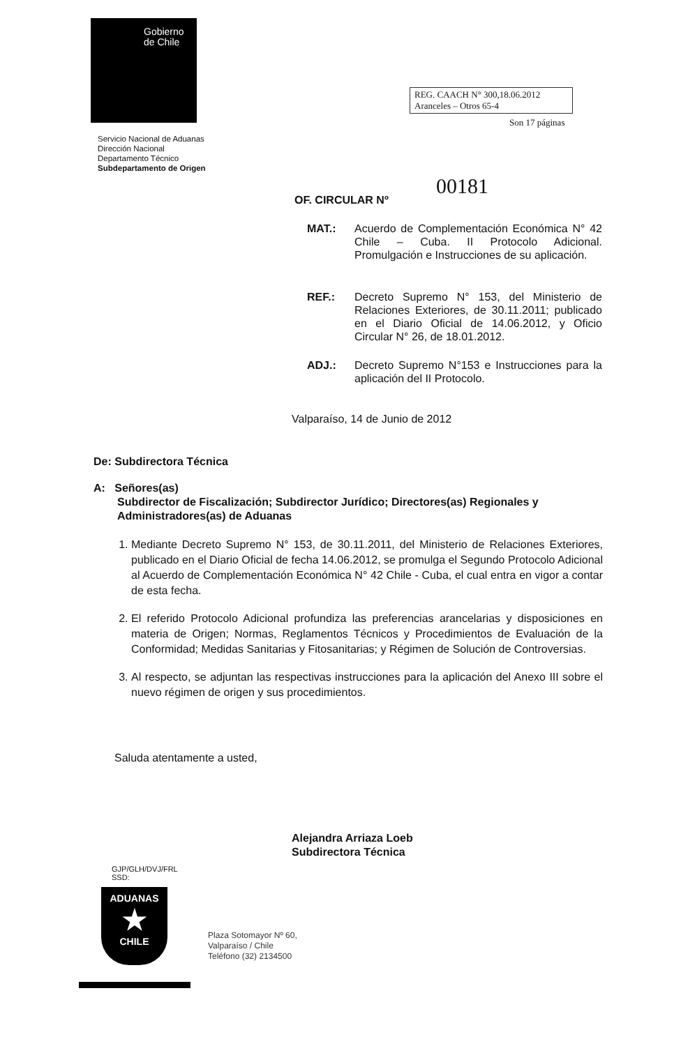Gobierno
de Chile
REG. CAACH N° 300,18.06.2012
Aranceles – Otros 65-4
Son 17 páginas
Servicio Nacional de Aduanas
Dirección Nacional
Departamento Técnico
Subdepartamento de Origen
00181
OF. CIRCULAR Nº
MAT.: Acuerdo de Complementación Económica N° 42 Chile – Cuba. II Protocolo Adicional. Promulgación e Instrucciones de su aplicación.
REF.: Decreto Supremo N° 153, del Ministerio de Relaciones Exteriores, de 30.11.2011; publicado en el Diario Oficial de 14.06.2012, y Oficio Circular N° 26, de 18.01.2012.
ADJ.: Decreto Supremo N°153 e Instrucciones para la aplicación del II Protocolo.
Valparaíso, 14 de Junio de 2012
De: Subdirectora Técnica
A: Señores(as)
Subdirector de Fiscalización; Subdirector Jurídico; Directores(as) Regionales y Administradores(as) de Aduanas
1. Mediante Decreto Supremo N° 153, de 30.11.2011, del Ministerio de Relaciones Exteriores, publicado en el Diario Oficial de fecha 14.06.2012, se promulga el Segundo Protocolo Adicional al Acuerdo de Complementación Económica N° 42 Chile - Cuba, el cual entra en vigor a contar de esta fecha.
2. El referido Protocolo Adicional profundiza las preferencias arancelarias y disposiciones en materia de Origen; Normas, Reglamentos Técnicos y Procedimientos de Evaluación de la Conformidad; Medidas Sanitarias y Fitosanitarias; y Régimen de Solución de Controversias.
3. Al respecto, se adjuntan las respectivas instrucciones para la aplicación del Anexo III sobre el nuevo régimen de origen y sus procedimientos.
Saluda atentamente a usted,
Alejandra Arriaza Loeb
Subdirectora Técnica
GJP/GLH/DVJ/FRL
SSD:
ADUANAS
★
CHILE
Plaza Sotomayor Nº 60,
Valparaíso / Chile
Teléfono (32) 2134500